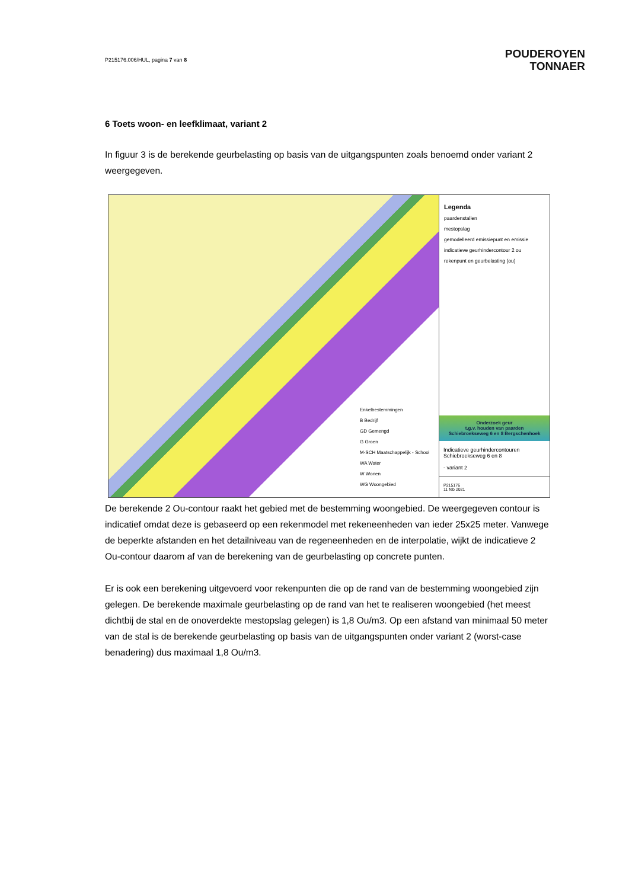P215176.006/HUL, pagina 7 van 8
POUDEROYEN
TONNAER
6 Toets woon- en leefklimaat, variant 2
In figuur 3 is de berekende geurbelasting op basis van de uitgangspunten zoals benoemd onder variant 2 weergegeven.
Enkelbestemmingen
B Bedrijf
GD Gemengd
G Groen
M-SCH Maatschappelijk - School
WA Water
W Wonen
WG Woongebied
Legenda
paardenstallen
mestopslag
gemodelleerd emissiepunt en emissie
indicatieve geurhindercontour 2 ou
rekenpunt en geurbelasting (ou)
Onderzoek geur
t.g.v. houden van paarden
Schiebroekseweg 6 en 8 Bergschenhoek
Indicatieve geurhindercontouren Schiebroekseweg 6 en 8
- variant 2
P215176
11 feb 2021
De berekende 2 Ou-contour raakt het gebied met de bestemming woongebied. De weergegeven contour is indicatief omdat deze is gebaseerd op een rekenmodel met rekeneenheden van ieder 25x25 meter. Vanwege de beperkte afstanden en het detailniveau van de regeneenheden en de interpolatie, wijkt de indicatieve 2 Ou-contour daarom af van de berekening van de geurbelasting op concrete punten.
Er is ook een berekening uitgevoerd voor rekenpunten die op de rand van de bestemming woongebied zijn gelegen. De berekende maximale geurbelasting op de rand van het te realiseren woongebied (het meest dichtbij de stal en de onoverdekte mestopslag gelegen) is 1,8 Ou/m3. Op een afstand van minimaal 50 meter van de stal is de berekende geurbelasting op basis van de uitgangspunten onder variant 2 (worst-case benadering) dus maximaal 1,8 Ou/m3.